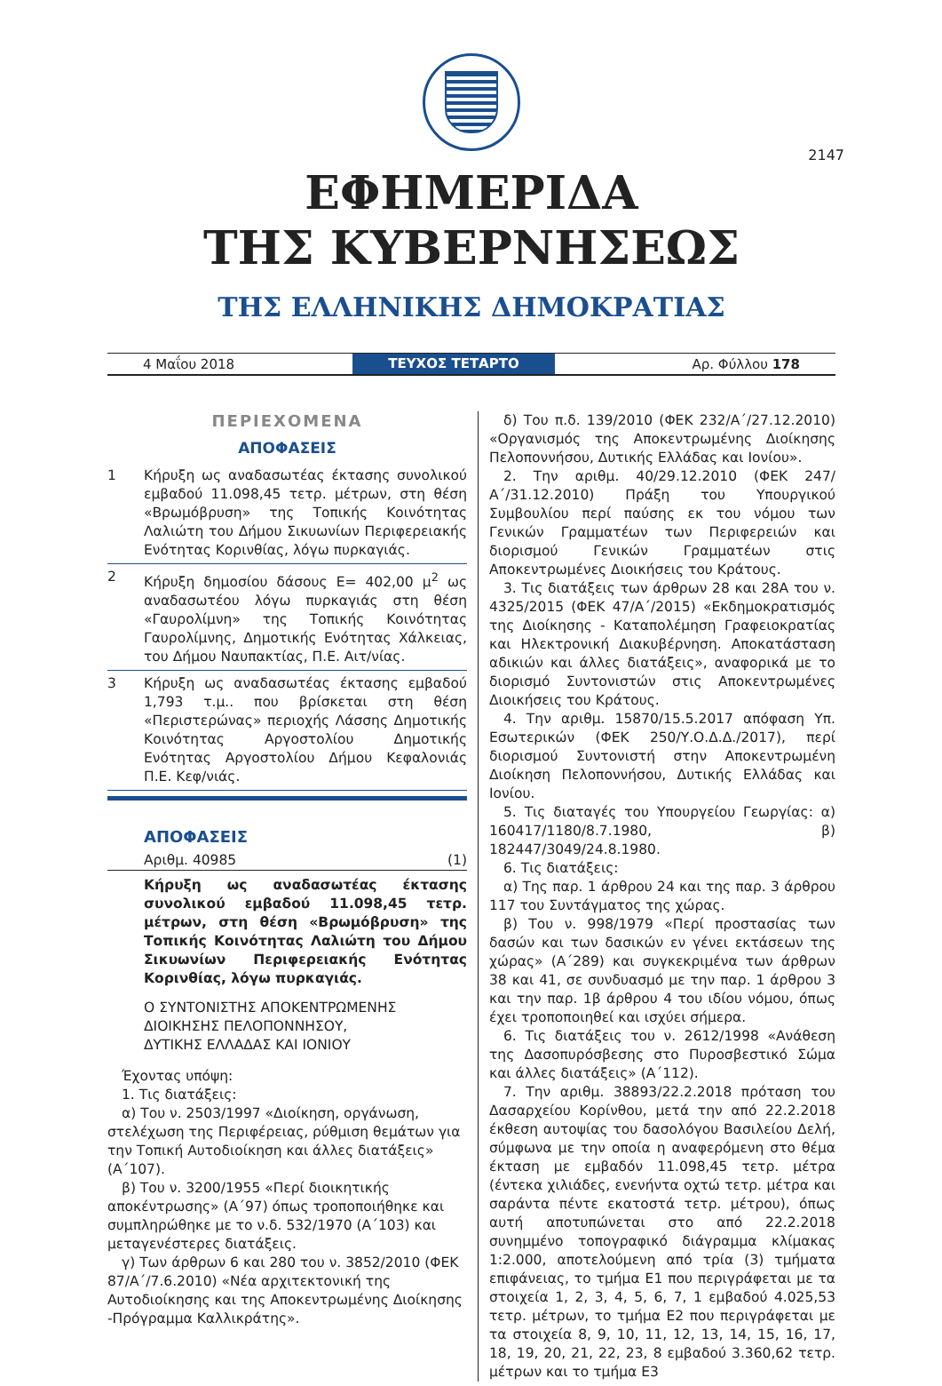2147
ΕΦΗΜΕΡΙΔΑ
ΤΗΣ ΚΥΒΕΡΝΗΣΕΩΣ
ΤΗΣ ΕΛΛΗΝΙΚΗΣ ΔΗΜΟΚΡΑΤΙΑΣ
4 Μαΐου 2018
ΤΕΥΧΟΣ ΤΕΤΑΡΤΟ
Αρ. Φύλλου 178
ΠΕΡΙΕΧΟΜΕΝΑ
ΑΠΟΦΑΣΕΙΣ
1 Κήρυξη ως αναδασωτέας έκτασης συνολικού εμβαδού 11.098,45 τετρ. μέτρων, στη θέση «Βρωμόβρυση» της Τοπικής Κοινότητας Λαλιώτη του Δήμου Σικυωνίων Περιφερειακής Ενότητας Κορινθίας, λόγω πυρκαγιάς.
2 Κήρυξη δημοσίου δάσους Ε= 402,00 μ<sup>2</sup> ως αναδασωτέου λόγω πυρκαγιάς στη θέση «Γαυρολίμνη» της Τοπικής Κοινότητας Γαυρολίμνης, Δημοτικής Ενότητας Χάλκειας, του Δήμου Ναυπακτίας, Π.Ε. Αιτ/νίας.
3 Κήρυξη ως αναδασωτέας έκτασης εμβαδού 1,793 τ.μ.. που βρίσκεται στη θέση «Περιστερώνας» περιοχής Λάσσης Δημοτικής Κοινότητας Αργοστολίου Δημοτικής Ενότητας Αργοστολίου Δήμου Κεφαλονιάς Π.Ε. Κεφ/νιάς.
ΑΠΟΦΑΣΕΙΣ
Αριθμ. 40985 (1)
Κήρυξη ως αναδασωτέας έκτασης συνολικού εμβαδού 11.098,45 τετρ. μέτρων, στη θέση «Βρωμόβρυση» της Τοπικής Κοινότητας Λαλιώτη του Δήμου Σικυωνίων Περιφερειακής Ενότητας Κορινθίας, λόγω πυρκαγιάς.
Ο ΣΥΝΤΟΝΙΣΤΗΣ ΑΠΟΚΕΝΤΡΩΜΕΝΗΣ
ΔΙΟΙΚΗΣΗΣ ΠΕΛΟΠΟΝΝΗΣΟΥ,
ΔΥΤΙΚΗΣ ΕΛΛΑΔΑΣ ΚΑΙ ΙΟΝΙΟΥ
Έχοντας υπόψη:
1. Τις διατάξεις:
α) Του ν. 2503/1997 «Διοίκηση, οργάνωση, στελέχωση της Περιφέρειας, ρύθμιση θεμάτων για την Τοπική Αυτοδιοίκηση και άλλες διατάξεις» (Α΄107).
β) Του ν. 3200/1955 «Περί διοικητικής αποκέντρωσης» (Α΄97) όπως τροποποιήθηκε και συμπληρώθηκε με το ν.δ. 532/1970 (Α΄103) και μεταγενέστερες διατάξεις.
γ) Των άρθρων 6 και 280 του ν. 3852/2010 (ΦΕΚ 87/Α΄/7.6.2010) «Νέα αρχιτεκτονική της Αυτοδιοίκησης και της Αποκεντρωμένης Διοίκησης -Πρόγραμμα Καλλικράτης».
δ) Του π.δ. 139/2010 (ΦΕΚ 232/Α΄/27.12.2010) «Οργανισμός της Αποκεντρωμένης Διοίκησης Πελοποννήσου, Δυτικής Ελλάδας και Ιονίου».
2. Την αριθμ. 40/29.12.2010 (ΦΕΚ 247/Α΄/31.12.2010) Πράξη του Υπουργικού Συμβουλίου περί παύσης εκ του νόμου των Γενικών Γραμματέων των Περιφερειών και διορισμού Γενικών Γραμματέων στις Αποκεντρωμένες Διοικήσεις του Κράτους.
3. Τις διατάξεις των άρθρων 28 και 28Α του ν. 4325/2015 (ΦΕΚ 47/Α΄/2015) «Εκδημοκρατισμός της Διοίκησης - Καταπολέμηση Γραφειοκρατίας και Ηλεκτρονική Διακυβέρνηση. Αποκατάσταση αδικιών και άλλες διατάξεις», αναφορικά με το διορισμό Συντονιστών στις Αποκεντρωμένες Διοικήσεις του Κράτους.
4. Την αριθμ. 15870/15.5.2017 απόφαση Υπ. Εσωτερικών (ΦΕΚ 250/Υ.Ο.Δ.Δ./2017), περί διορισμού Συντονιστή στην Αποκεντρωμένη Διοίκηση Πελοποννήσου, Δυτικής Ελλάδας και Ιονίου.
5. Τις διαταγές του Υπουργείου Γεωργίας: α) 160417/1180/8.7.1980, β) 182447/3049/24.8.1980.
6. Τις διατάξεις:
α) Της παρ. 1 άρθρου 24 και της παρ. 3 άρθρου 117 του Συντάγματος της χώρας.
β) Του ν. 998/1979 «Περί προστασίας των δασών και των δασικών εν γένει εκτάσεων της χώρας» (Α΄289) και συγκεκριμένα των άρθρων 38 και 41, σε συνδυασμό με την παρ. 1 άρθρου 3 και την παρ. 1β άρθρου 4 του ιδίου νόμου, όπως έχει τροποποιηθεί και ισχύει σήμερα.
6. Τις διατάξεις του ν. 2612/1998 «Ανάθεση της Δασοπυρόσβεσης στο Πυροσβεστικό Σώμα και άλλες διατάξεις» (Α΄112).
7. Την αριθμ. 38893/22.2.2018 πρόταση του Δασαρχείου Κορίνθου, μετά την από 22.2.2018 έκθεση αυτοψίας του δασολόγου Βασιλείου Δελή, σύμφωνα με την οποία η αναφερόμενη στο θέμα έκταση με εμβαδόν 11.098,45 τετρ. μέτρα (έντεκα χιλιάδες, ενενήντα οχτώ τετρ. μέτρα και σαράντα πέντε εκατοστά τετρ. μέτρου), όπως αυτή αποτυπώνεται στο από 22.2.2018 συνημμένο τοπογραφικό διάγραμμα κλίμακας 1:2.000, αποτελούμενη από τρία (3) τμήματα επιφάνειας, το τμήμα Ε1 που περιγράφεται με τα στοιχεία 1, 2, 3, 4, 5, 6, 7, 1 εμβαδού 4.025,53 τετρ. μέτρων, το τμήμα Ε2 που περιγράφεται με τα στοιχεία 8, 9, 10, 11, 12, 13, 14, 15, 16, 17, 18, 19, 20, 21, 22, 23, 8 εμβαδού 3.360,62 τετρ. μέτρων και το τμήμα Ε3